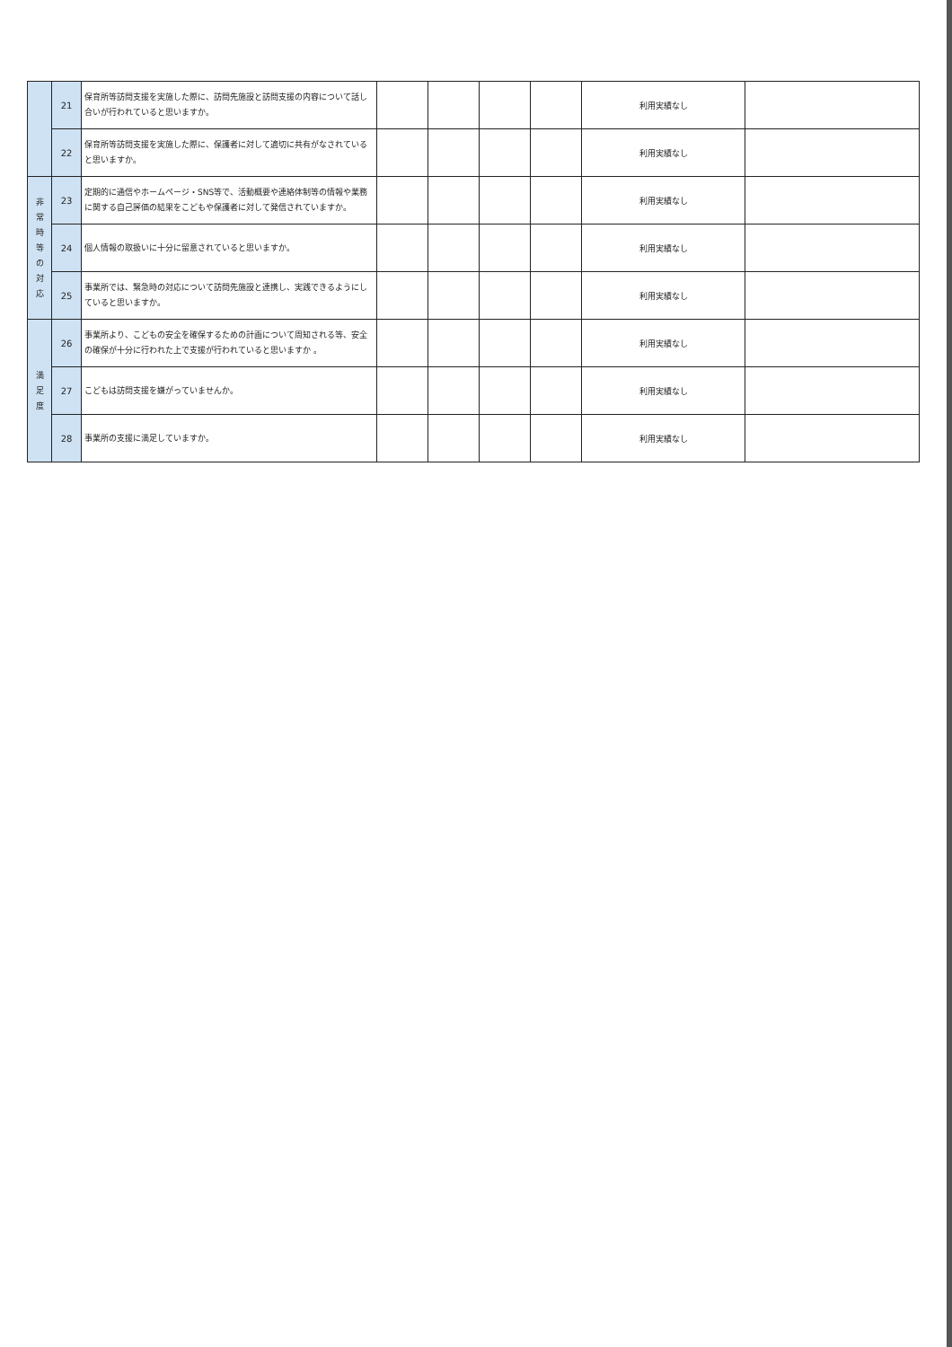| | 21 | 保育所等訪問支援を実施した際に、訪問先施設と訪問支援の内容について話し合いが行われていると思いますか。 | | | | | 利用実績なし | |
| | 22 | 保育所等訪問支援を実施した際に、保護者に対して適切に共有がなされていると思いますか。 | | | | | 利用実績なし | |
| 非 常 時 等 の 対 応 | 23 | 定期的に通信やホームページ・SNS等で、活動概要や連絡体制等の情報や業務に関する自己評価の結果をこどもや保護者に対して発信されていますか。 | | | | | 利用実績なし | |
| | 24 | 個人情報の取扱いに十分に留意されていると思いますか。 | | | | | 利用実績なし | |
| | 25 | 事業所では、緊急時の対応について訪問先施設と連携し、実践できるようにしていると思いますか。 | | | | | 利用実績なし | |
| 満 足 度 | 26 | 事業所より、こどもの安全を確保するための計画について周知される等、安全の確保が十分に行われた上で支援が行われていると思いますか 。 | | | | | 利用実績なし | |
| | 27 | こどもは訪問支援を嫌がっていませんか。 | | | | | 利用実績なし | |
| | 28 | 事業所の支援に満足していますか。 | | | | | 利用実績なし | |